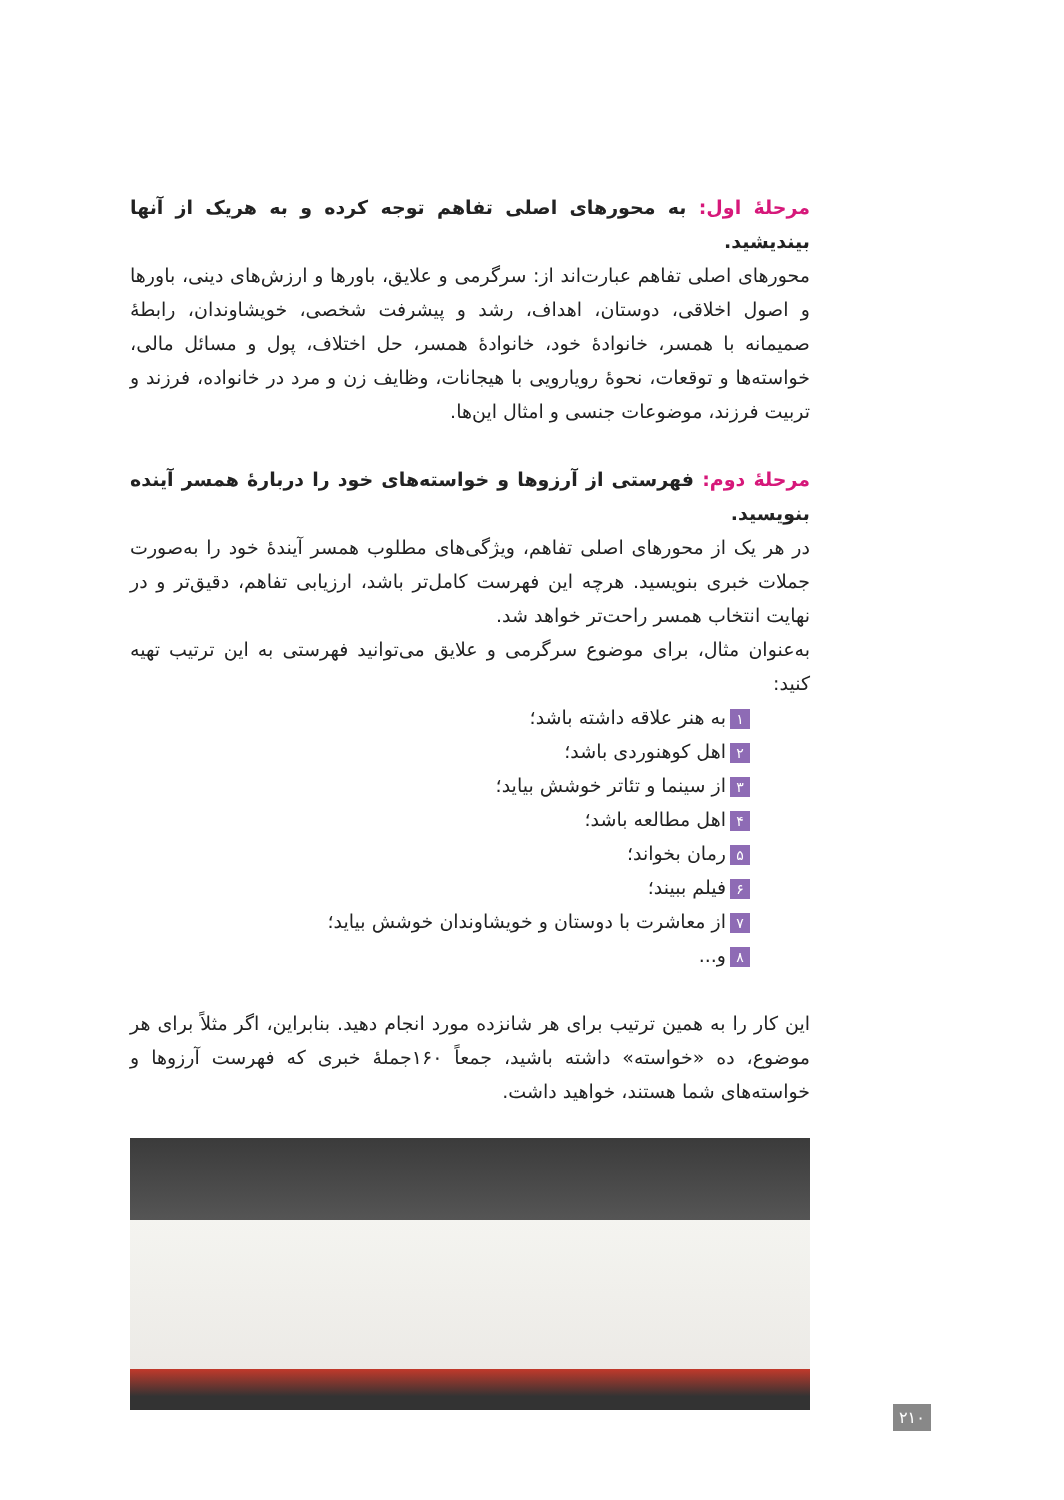مرحلهٔ اول: به محورهای اصلی تفاهم توجه کرده و به هریک از آنها بیندیشید.
محورهای اصلی تفاهم عبارت‌اند از: سرگرمی و علایق، باورها و ارزش‌های دینی، باورها و اصول اخلاقی، دوستان، اهداف، رشد و پیشرفت شخصی، خویشاوندان، رابطهٔ صمیمانه با همسر، خانوادهٔ خود، خانوادهٔ همسر، حل اختلاف، پول و مسائل مالی، خواسته‌ها و توقعات، نحوهٔ رویارویی با هیجانات، وظایف زن و مرد در خانواده، فرزند و تربیت فرزند، موضوعات جنسی و امثال این‌ها.
مرحلهٔ دوم: فهرستی از آرزوها و خواسته‌های خود را دربارهٔ همسر آینده بنویسید.
در هر یک از محورهای اصلی تفاهم، ویژگی‌های مطلوب همسر آیندهٔ خود را به‌صورت جملات خبری بنویسید. هرچه این فهرست کامل‌تر باشد، ارزیابی تفاهم، دقیق‌تر و در نهایت انتخاب همسر راحت‌تر خواهد شد.
به‌عنوان مثال، برای موضوع سرگرمی و علایق می‌توانید فهرستی به این ترتیب تهیه کنید:
۱ به هنر علاقه داشته باشد؛
۲ اهل کوهنوردی باشد؛
۳ از سینما و تئاتر خوشش بیاید؛
۴ اهل مطالعه باشد؛
۵ رمان بخواند؛
۶ فیلم ببیند؛
۷ از معاشرت با دوستان و خویشاوندان خوشش بیاید؛
۸ و...
این کار را به همین ترتیب برای هر شانزده مورد انجام دهید. بنابراین، اگر مثلاً برای هر موضوع، ده «خواسته» داشته باشید، جمعاً ۱۶۰جملهٔ خبری که فهرست آرزوها و خواسته‌های شما هستند، خواهید داشت.
۲۱۰